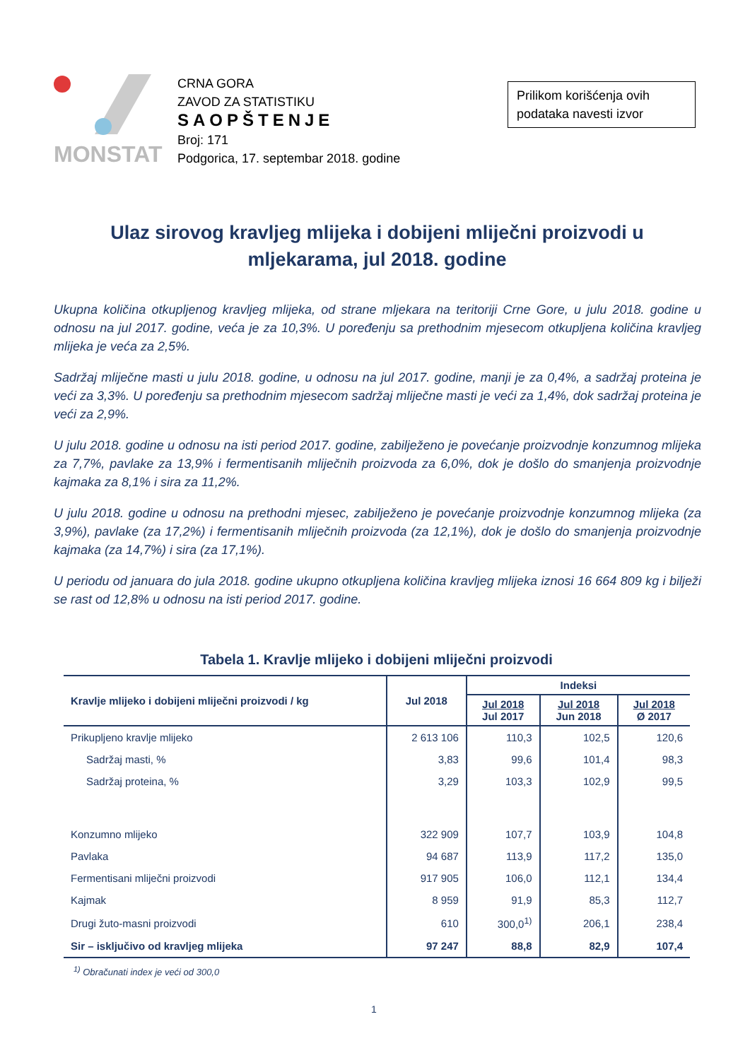MONSTAT
CRNA GORA
ZAVOD ZA STATISTIKU
SAOPŠTENJE
Broj: 171
Podgorica, 17. septembar 2018. godine
Prilikom korišćenja ovih podataka navesti izvor
Ulaz sirovog kravljeg mlijeka i dobijeni mliječni proizvodi u mljekarama, jul 2018. godine
Ukupna količina otkupljenog kravljeg mlijeka, od strane mljekara na teritoriji Crne Gore, u julu 2018. godine u odnosu na jul 2017. godine, veća je za 10,3%. U poređenju sa prethodnim mjesecom otkupljena količina kravljeg mlijeka je veća za 2,5%.
Sadržaj mliječne masti u julu 2018. godine, u odnosu na jul 2017. godine, manji je za 0,4%, a sadržaj proteina je veći za 3,3%. U poređenju sa prethodnim mjesecom sadržaj mliječne masti je veći za 1,4%, dok sadržaj proteina je veći za 2,9%.
U julu 2018. godine u odnosu na isti period 2017. godine, zabilježeno je povećanje proizvodnje konzumnog mlijeka za 7,7%, pavlake za 13,9% i fermentisanih mliječnih proizvoda za 6,0%, dok je došlo do smanjenja proizvodnje kajmaka za 8,1% i sira za 11,2%.
U julu 2018. godine u odnosu na prethodni mjesec, zabilježeno je povećanje proizvodnje konzumnog mlijeka (za 3,9%), pavlake (za 17,2%) i fermentisanih mliječnih proizvoda (za 12,1%), dok je došlo do smanjenja proizvodnje kajmaka (za 14,7%) i sira (za 17,1%).
U periodu od januara do jula 2018. godine ukupno otkupljena količina kravljeg mlijeka iznosi 16 664 809 kg i bilježi se rast od 12,8% u odnosu na isti period 2017. godine.
Tabela 1. Kravlje mlijeko i dobijeni mliječni proizvodi
| Kravlje mlijeko i dobijeni mliječni proizvodi / kg | Jul 2018 | Indeksi | | |
| --- | --- | --- | --- | --- |
| | | Jul 2018 Jul 2017 | Jul 2018 Jun 2018 | Jul 2018 Ø 2017 |
| Prikupljeno kravlje mlijeko | 2 613 106 | 110,3 | 102,5 | 120,6 |
| Sadržaj masti, % | 3,83 | 99,6 | 101,4 | 98,3 |
| Sadržaj proteina, % | 3,29 | 103,3 | 102,9 | 99,5 |
| Konzumno mlijeko | 322 909 | 107,7 | 103,9 | 104,8 |
| Pavlaka | 94 687 | 113,9 | 117,2 | 135,0 |
| Fermentisani mliječni proizvodi | 917 905 | 106,0 | 112,1 | 134,4 |
| Kajmak | 8 959 | 91,9 | 85,3 | 112,7 |
| Drugi žuto-masni proizvodi | 610 | 300,0<sup>1)</sup> | 206,1 | 238,4 |
| Sir – isključivo od kravljeg mlijeka | 97 247 | 88,8 | 82,9 | 107,4 |
<sup>1)</sup> Obračunati index je veći od 300,0
1